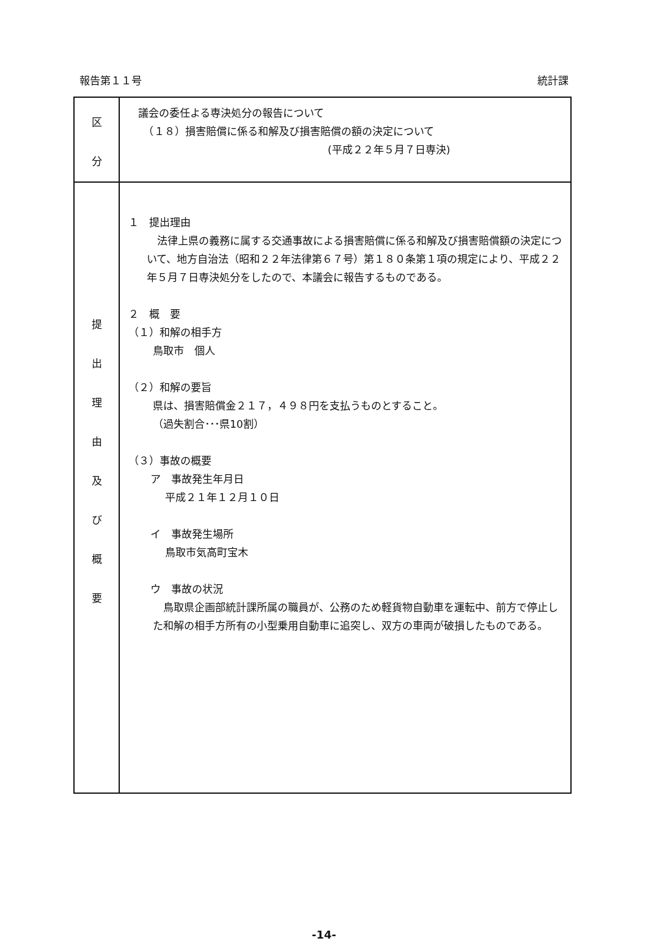報告第１１号 統計課
| 区 分 | 議会の委任よる専決処分の報告について （１８）損害賠償に係る和解及び損害賠償の額の決定について (平成２２年５月７日専決) |
| 提 出 理 由 及 び 概 要 | １ 提出理由 法律上県の義務に属する交通事故による損害賠償に係る和解及び損害賠償額の決定について、地方自治法（昭和２２年法律第６７号）第１８０条第１項の規定により、平成２２年５月７日専決処分をしたので、本議会に報告するものである。 ２ 概 要 （１）和解の相手方 鳥取市 個人 （２）和解の要旨 県は、損害賠償金２１７，４９８円を支払うものとすること。 （過失割合･･･県10割） （３）事故の概要 ア 事故発生年月日 平成２１年１２月１０日 イ 事故発生場所 鳥取市気高町宝木 ウ 事故の状況 鳥取県企画部統計課所属の職員が、公務のため軽貨物自動車を運転中、前方で停止した和解の相手方所有の小型乗用自動車に追突し、双方の車両が破損したものである。 |
-14-